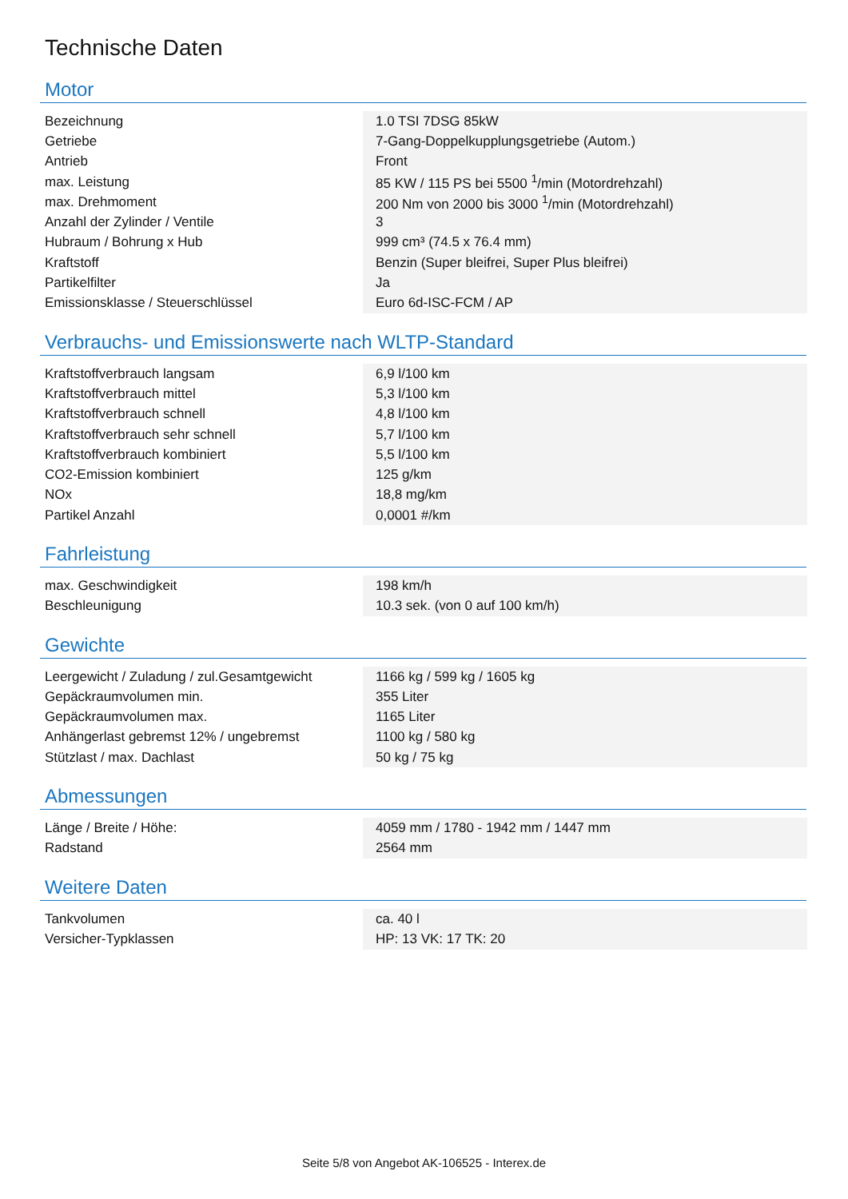Technische Daten
Motor
| Bezeichnung | 1.0 TSI 7DSG 85kW |
| Getriebe | 7-Gang-Doppelkupplungsgetriebe (Autom.) |
| Antrieb | Front |
| max. Leistung | 85 KW / 115 PS bei 5500 <sup>1</sup>/min (Motordrehzahl) |
| max. Drehmoment | 200 Nm von 2000 bis 3000 <sup>1</sup>/min (Motordrehzahl) |
| Anzahl der Zylinder / Ventile | 3 |
| Hubraum / Bohrung x Hub | 999 cm³ (74.5 x 76.4 mm) |
| Kraftstoff | Benzin (Super bleifrei, Super Plus bleifrei) |
| Partikelfilter | Ja |
| Emissionsklasse / Steuerschlüssel | Euro 6d-ISC-FCM / AP |
Verbrauchs- und Emissionswerte nach WLTP-Standard
| Kraftstoffverbrauch langsam | 6,9 l/100 km |
| Kraftstoffverbrauch mittel | 5,3 l/100 km |
| Kraftstoffverbrauch schnell | 4,8 l/100 km |
| Kraftstoffverbrauch sehr schnell | 5,7 l/100 km |
| Kraftstoffverbrauch kombiniert | 5,5 l/100 km |
| CO2-Emission kombiniert | 125 g/km |
| NOx | 18,8 mg/km |
| Partikel Anzahl | 0,0001 #/km |
Fahrleistung
| max. Geschwindigkeit | 198 km/h |
| Beschleunigung | 10.3 sek. (von 0 auf 100 km/h) |
Gewichte
| Leergewicht / Zuladung / zul.Gesamtgewicht | 1166 kg / 599 kg / 1605 kg |
| Gepäckraumvolumen min. | 355 Liter |
| Gepäckraumvolumen max. | 1165 Liter |
| Anhängerlast gebremst 12% / ungebremst | 1100 kg / 580 kg |
| Stützlast / max. Dachlast | 50 kg / 75 kg |
Abmessungen
| Länge / Breite / Höhe: | 4059 mm / 1780 - 1942 mm / 1447 mm |
| Radstand | 2564 mm |
Weitere Daten
| Tankvolumen | ca. 40 l |
| Versicher-Typklassen | HP: 13 VK: 17 TK: 20 |
Seite 5/8 von Angebot AK-106525 - Interex.de